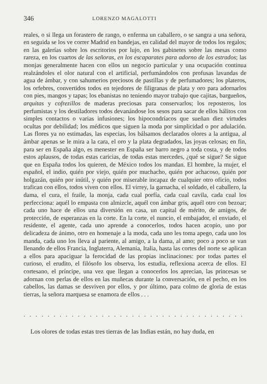346 LORENZO MAGALOTTI
reales, o si llega un forastero de rango, o enferma un caballero, o se sangra a una señora, en seguida se los ve correr Madrid en bandejas, en calidad del mayor de todos los regalos; en las galerías sobre los escritorios por lujo, en los gabinetes sobre las mesas como rareza, en los cuartos de las señoras, en los escaparates para adorno de los estrados; las monjas generalmente hacen con ellos un negocio particular y una ocupación continua realzándoles el olor natural con el artificial, perfumándolos con profusas lavandas de agua de ámbar, y con sahumerios preciosos de pastillas y de perfumadores; los plateros, los orfebres, convertidos todos en tejedores de filigranas de plata y oro para adornarlos con pies, mangos y tapas; los ebanistas no teniendo mayor trabajo que cajitas, bargueños, arquitas y cofrezillos de maderas preciosas para conservarlos; los reposteros, los perfumistas y los destiladores todos devanándose los sesos para sacar de ellos hálitos con simples contactos o varias infusiones; los hipocondríacos que sueñan diez virtudes ocultas por debilidad; los médicos que siguen la moda por simplicidad o por adulación. Las flores ya no estimadas, las especias, los bálsamos declarados olores a la antigua, al ámbar apenas se le mira a la cara, el oro y la plata degradados, las joyas celosas; en fin, para ser en España algo, es menester en España ser barro negro a toda costa, y de todos estos aplausos, de todas estas caricias, de todas estas mercedes, ¿qué se sigue? Se sigue que en España todos los quieren, de México todos los mandan. El hombre, la mujer, el español, el indio, quién por viejo, quién por muchacho, quién por achacoso, quién por holgazán, quién por inútil, y quién por miserable incapaz de cualquier otro oficio, todos trafican con ellos, todos viven con ellos. El virrey, la garnacha, el soldado, el caballero, la dama, el cura, el fraile, la monja, cada cual porfía, cada cual cavila, cada cual los perfecciona: aquél lo empasta con almizcle, aquél con ámbar gris, aquél otro con bezoar; cada uno hace de ellos una diversión en casa, un capital de mérito, de amigos, de protección, de esperanzas en la corte. En la corte, el nuncio, el embajador, el enviado, el residente, el agente, cada uno aprende a conocerlos, todos hacen acopio, uno por delicadeza de ánimo, otro en homenaje a la moda, cada uno les toma apego, cada uno los manda, cada uno los lleva al pariente, al amigo, a la dama, al amo; poco a poco se van llenando de ellos Francia, Inglaterra, Alemania, Italia, hasta las cortes del norte se aplican a ellos para apaciguar la ferocidad de las propias inclinaciones: por todas partes el curioso, el erudito, el filósofo los observa, los estudia, reflexiona acerca de ellos. El cortesano, el príncipe, una vez que llegan a conocerlos los aprecian, las princesas se adornan con perlas de ellos en las muñecas durante la conversación, en el pecho, en los cabellos, las damas se desviven por ellos, y por último, para colmo de gloria de estas tierras, la señora marquesa se enamora de ellos . . .
. . . . . . . . . . . . . . . . . . . . . . . . . . . . . . . . . . . . . . . . . . . . . . . . . . . . . . . . . . . . . . .
Los olores de todas estas tres tierras de las Indias están, no hay duda, en